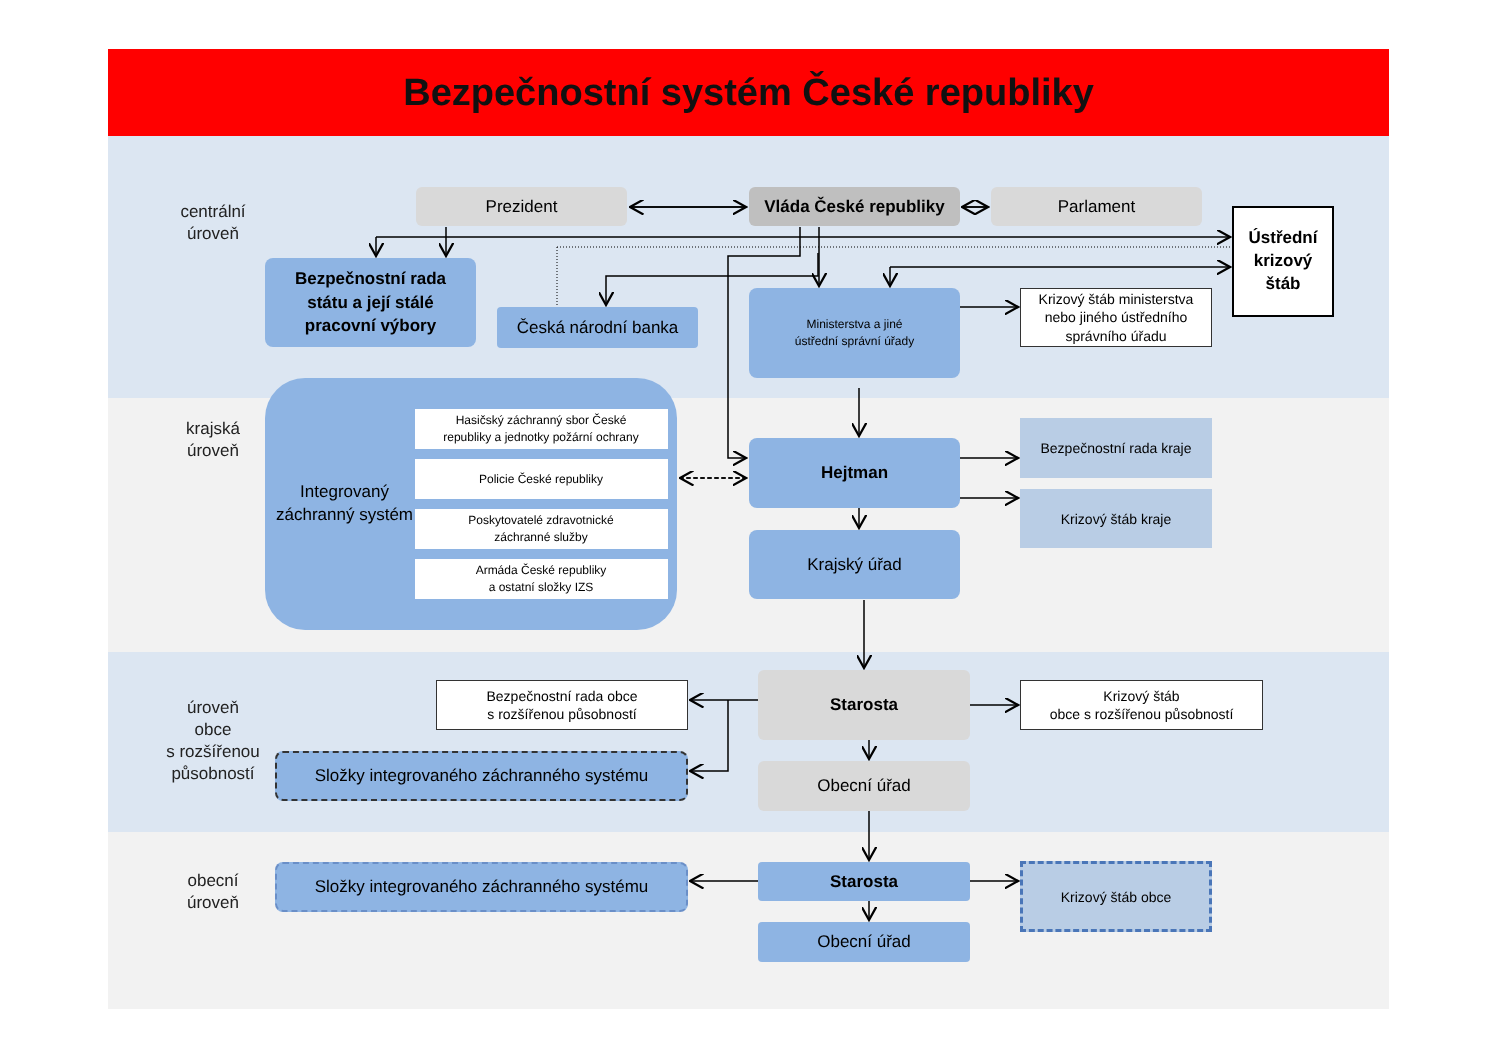Bezpečnostní systém České republiky
centrální
úroveň
Prezident
Vláda České republiky
Parlament
Ústřední
krizový
štáb
Bezpečnostní rada
státu a její stálé
pracovní výbory
Česká národní banka
Ministerstva a jiné
ústřední správní úřady
Krizový štáb ministerstva
nebo jiného ústředního
správního úřadu
krajská
úroveň
Integrovaný záchranný systém
Hasičský záchranný sbor České
republiky a jednotky požární ochrany
Policie České republiky
Poskytovatelé zdravotnické
záchranné služby
Armáda České republiky
a ostatní složky IZS
Hejtman
Krajský úřad
Bezpečnostní rada kraje
Krizový štáb kraje
úroveň
obce
s rozšířenou
působností
Bezpečnostní rada obce
s rozšířenou působností
Složky integrovaného záchranného systému
Starosta
Obecní úřad
Krizový štáb
obce s rozšířenou působností
obecní
úroveň
Složky integrovaného záchranného systému
Starosta
Obecní úřad
Krizový štáb obce